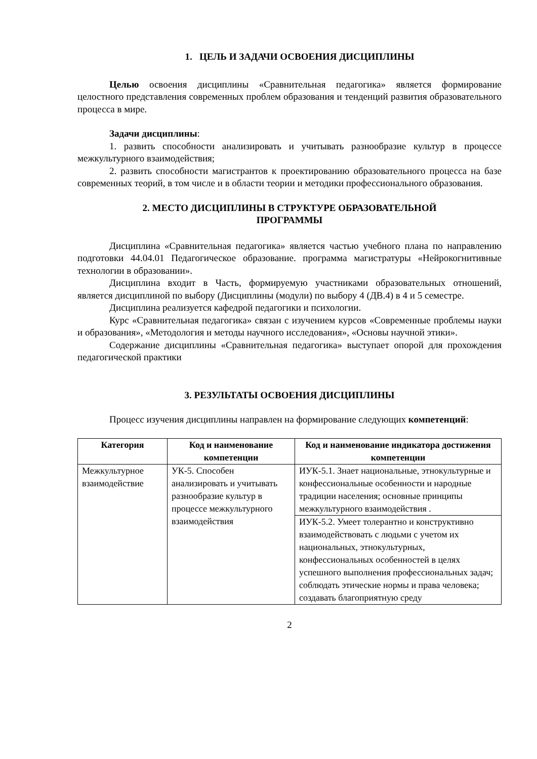1. ЦЕЛЬ И ЗАДАЧИ ОСВОЕНИЯ ДИСЦИПЛИНЫ
Целью освоения дисциплины «Сравнительная педагогика» является формирование целостного представления современных проблем образования и тенденций развития образовательного процесса в мире.
Задачи дисциплины:
1. развить способности анализировать и учитывать разнообразие культур в процессе межкультурного взаимодействия;
2. развить способности магистрантов к проектированию образовательного процесса на базе современных теорий, в том числе и в области теории и методики профессионального образования.
2. МЕСТО ДИСЦИПЛИНЫ В СТРУКТУРЕ ОБРАЗОВАТЕЛЬНОЙ
ПРОГРАММЫ
Дисциплина «Сравнительная педагогика» является частью учебного плана по направлению подготовки 44.04.01 Педагогическое образование. программа магистратуры «Нейрокогнитивные технологии в образовании».
Дисциплина входит в Часть, формируемую участниками образовательных отношений, является дисциплиной по выбору (Дисциплины (модули) по выбору 4 (ДВ.4) в 4 и 5 семестре.
Дисциплина реализуется кафедрой педагогики и психологии.
Курс «Сравнительная педагогика» связан с изучением курсов «Современные проблемы науки и образования», «Методология и методы научного исследования», «Основы научной этики».
Содержание дисциплины «Сравнительная педагогика» выступает опорой для прохождения педагогической практики
3. РЕЗУЛЬТАТЫ ОСВОЕНИЯ ДИСЦИПЛИНЫ
Процесс изучения дисциплины направлен на формирование следующих компетенций:
| Категория | Код и наименование компетенции | Код и наименование индикатора достижения компетенции |
| --- | --- | --- |
| Межкультурное взаимодействие | УК-5. Способен анализировать и учитывать разнообразие культур в процессе межкультурного взаимодействия | ИУК-5.1. Знает национальные, этнокультурные и конфессиональные особенности и народные традиции населения; основные принципы межкультурного взаимодействия . |
| | | ИУК-5.2. Умеет толерантно и конструктивно взаимодействовать с людьми с учетом их национальных, этнокультурных, конфессиональных особенностей в целях успешного выполнения профессиональных задач; соблюдать этические нормы и права человека; создавать благоприятную среду |
2